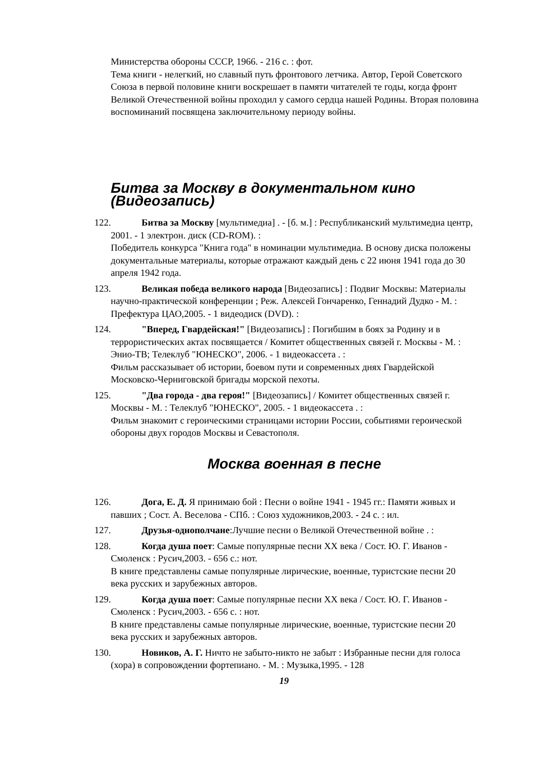Министерства обороны СССР, 1966. - 216 с. : фот.
Тема книги - нелегкий, но славный путь фронтового летчика. Автор, Герой Советского Союза в первой половине книги воскрешает в памяти читателей те годы, когда фронт Великой Отечественной войны проходил у самого сердца нашей Родины. Вторая половина воспоминаний посвящена заключительному периоду войны.
Битва за Москву в документальном кино (Видеозапись)
122. Битва за Москву [мультимедиа] . - [б. м.] : Республиканский мультимедиа центр, 2001. - 1 электрон. диск (CD-ROM). :
Победитель конкурса "Книга года" в номинации мультимедиа. В основу диска положены документальные материалы, которые отражают каждый день с 22 июня 1941 года до 30 апреля 1942 года.
123. Великая победа великого народа [Видеозапись] : Подвиг Москвы: Материалы научно-практической конференции ; Реж. Алексей Гончаренко, Геннадий Дудко - М. : Префектура ЦАО,2005. - 1 видеодиск (DVD). :
124. "Вперед, Гвардейская!" [Видеозапись] : Погибшим в боях за Родину и в террористических актах посвящается / Комитет общественных связей г. Москвы - М. : Энио-ТВ; Телеклуб "ЮНЕСКО", 2006. - 1 видеокассета . :
Фильм рассказывает об истории, боевом пути и современных днях Гвардейской Московско-Черниговской бригады морской пехоты.
125. "Два города - два героя!" [Видеозапись] / Комитет общественных связей г. Москвы - М. : Телеклуб "ЮНЕСКО", 2005. - 1 видеокассета . :
Фильм знакомит с героическими страницами истории России, событиями героической обороны двух городов Москвы и Севастополя.
Москва военная в песне
126. Дога, Е. Д. Я принимаю бой : Песни о войне 1941 - 1945 гг.: Памяти живых и павших ; Сост. А. Веселова - СПб. : Союз художников,2003. - 24 с. : ил.
127. Друзья-однополчане:Лучшие песни о Великой Отечественной войне . :
128. Когда душа поет: Самые популярные песни XX века / Сост. Ю. Г. Иванов - Смоленск : Русич,2003. - 656 с.: нот.
В книге представлены самые популярные лирические, военные, туристские песни 20 века русских и зарубежных авторов.
129. Когда душа поет: Самые популярные песни XX века / Сост. Ю. Г. Иванов - Смоленск : Русич,2003. - 656 с. : нот.
В книге представлены самые популярные лирические, военные, туристские песни 20 века русских и зарубежных авторов.
130. Новиков, А. Г. Ничто не забыто-никто не забыт : Избранные песни для голоса (хора) в сопровождении фортепиано. - М. : Музыка,1995. - 128
19